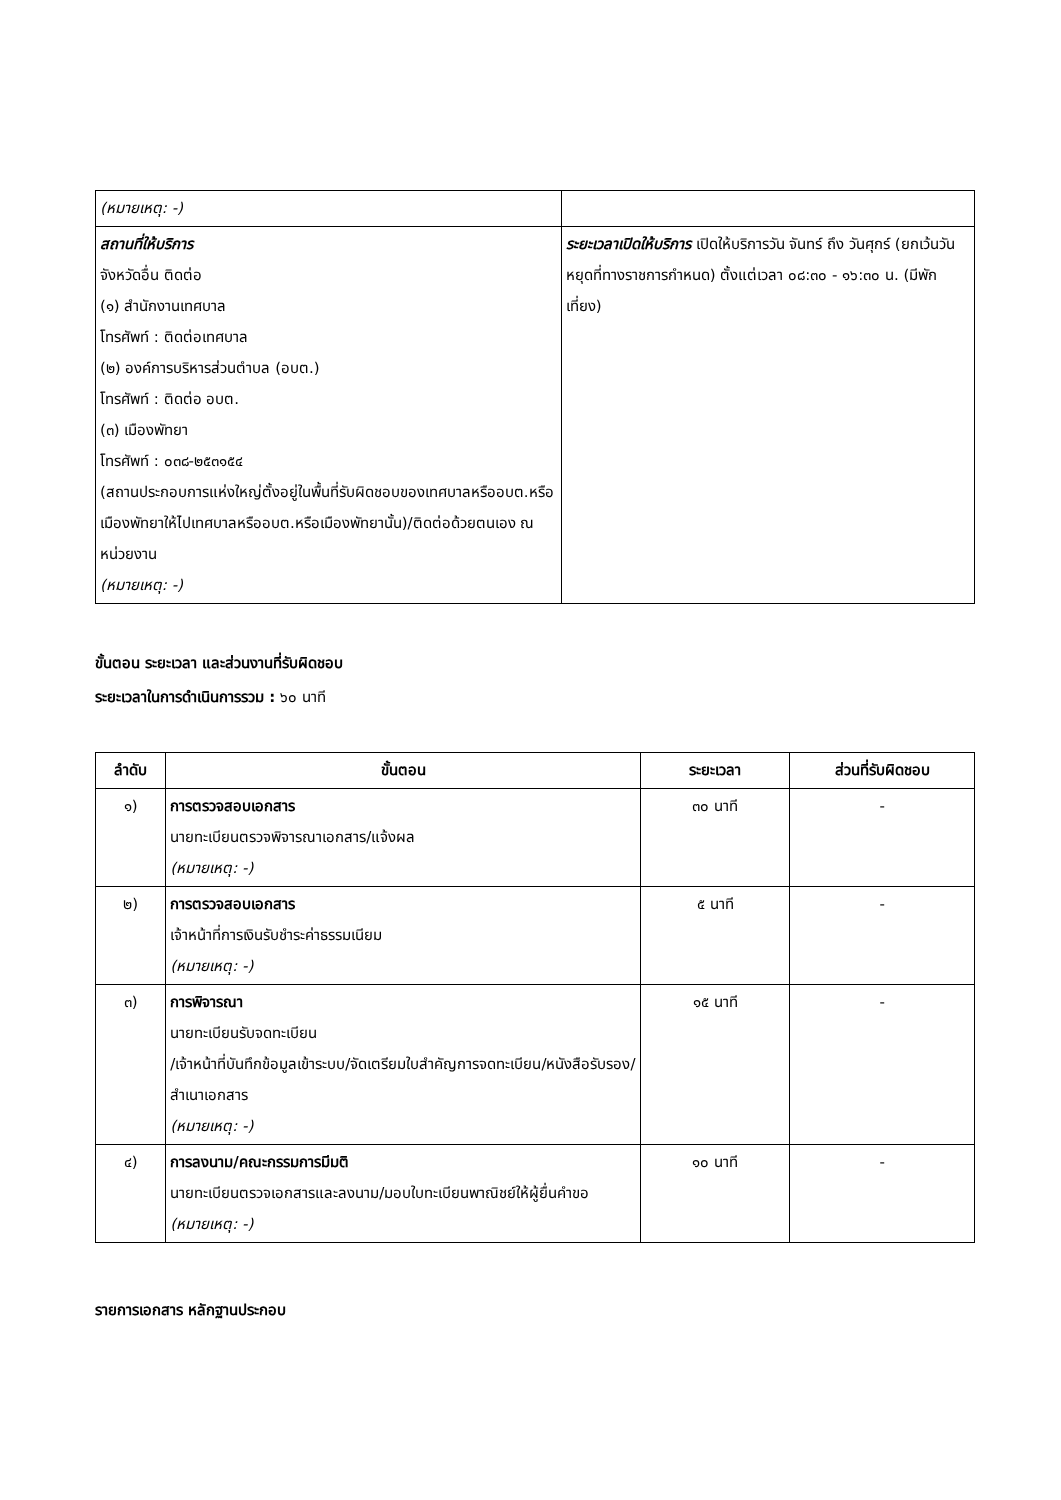| (หมายเหตุ: -) | |
| สถานที่ให้บริการ จังหวัดอื่น ติดต่อ (๑) สำนักงานเทศบาล โทรศัพท์ : ติดต่อเทศบาล (๒) องค์การบริหารส่วนตำบล (อบต.) โทรศัพท์ : ติดต่อ อบต. (๓) เมืองพัทยา โทรศัพท์ : ๐๓๘-๒๕๓๑๕๔ (สถานประกอบการแห่งใหญ่ตั้งอยู่ในพื้นที่รับผิดชอบของเทศบาลหรืออบต.หรือเมืองพัทยาให้ไปเทศบาลหรืออบต.หรือเมืองพัทยานั้น)/ติดต่อด้วยตนเอง ณ หน่วยงาน (หมายเหตุ: -) | ระยะเวลาเปิดให้บริการ เปิดให้บริการวัน จันทร์ ถึง วันศุกร์ (ยกเว้นวันหยุดที่ทางราชการกำหนด) ตั้งแต่เวลา ๐๘:๓๐ - ๑๖:๓๐ น. (มีพักเที่ยง) |
ขั้นตอน ระยะเวลา และส่วนงานที่รับผิดชอบ
ระยะเวลาในการดำเนินการรวม : ๖๐ นาที
| ลำดับ | ขั้นตอน | ระยะเวลา | ส่วนที่รับผิดชอบ |
| --- | --- | --- | --- |
| ๑) | การตรวจสอบเอกสาร นายทะเบียนตรวจพิจารณาเอกสาร/แจ้งผล (หมายเหตุ: -) | ๓๐ นาที | - |
| ๒) | การตรวจสอบเอกสาร เจ้าหน้าที่การเงินรับชำระค่าธรรมเนียม (หมายเหตุ: -) | ๕ นาที | - |
| ๓) | การพิจารณา นายทะเบียนรับจดทะเบียน /เจ้าหน้าที่บันทึกข้อมูลเข้าระบบ/จัดเตรียมใบสำคัญการจดทะเบียน/หนังสือรับรอง/สำเนาเอกสาร (หมายเหตุ: -) | ๑๕ นาที | - |
| ๔) | การลงนาม/คณะกรรมการมีมติ นายทะเบียนตรวจเอกสารและลงนาม/มอบใบทะเบียนพาณิชย์ให้ผู้ยื่นคำขอ (หมายเหตุ: -) | ๑๐ นาที | - |
รายการเอกสาร หลักฐานประกอบ